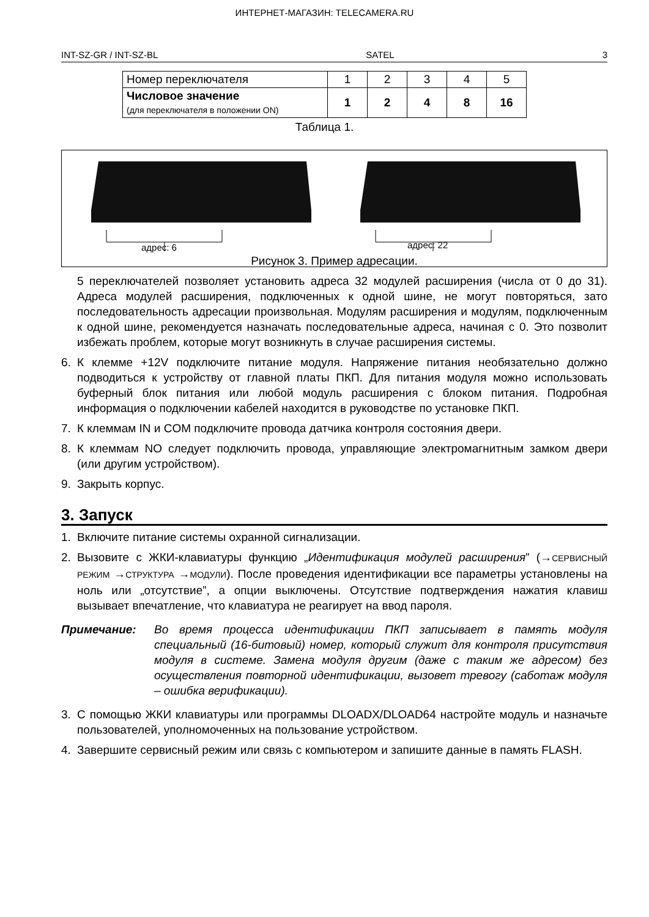ИНТЕРНЕТ-МАГАЗИН: TELECAMERA.RU
INT-SZ-GR / INT-SZ-BL SATEL 3
| Номер переключателя | 1 | 2 | 3 | 4 | 5 |
| Числовое значение (для переключателя в положении ON) | 1 | 2 | 4 | 8 | 16 |
Таблица 1.
адрес: 6 адрес: 22
Рисунок 3. Пример адресации.
5 переключателей позволяет установить адреса 32 модулей расширения (числа от 0 до 31). Адреса модулей расширения, подключенных к одной шине, не могут повторяться, зато последовательность адресации произвольная. Модулям расширения и модулям, подключенным к одной шине, рекомендуется назначать последовательные адреса, начиная с 0. Это позволит избежать проблем, которые могут возникнуть в случае расширения системы.
6. К клемме +12V подключите питание модуля. Напряжение питания необязательно должно подводиться к устройству от главной платы ПКП. Для питания модуля можно использовать буферный блок питания или любой модуль расширения с блоком питания. Подробная информация о подключении кабелей находится в руководстве по установке ПКП.
7. К клеммам IN и COM подключите провода датчика контроля состояния двери.
8. К клеммам NO следует подключить провода, управляющие электромагнитным замком двери (или другим устройством).
9. Закрыть корпус.
3. Запуск
1. Включите питание системы охранной сигнализации.
2. Вызовите с ЖКИ-клавиатуры функцию „Идентификация модулей расширения” (→СЕРВИСНЫЙ РЕЖИМ →СТРУКТУРА →МОДУЛИ). После проведения идентификации все параметры установлены на ноль или „отсутствие”, а опции выключены. Отсутствие подтверждения нажатия клавиш вызывает впечатление, что клавиатура не реагирует на ввод пароля.
Примечание: Во время процесса идентификации ПКП записывает в память модуля специальный (16-битовый) номер, который служит для контроля присутствия модуля в системе. Замена модуля другим (даже с таким же адресом) без осуществления повторной идентификации, вызовет тревогу (саботаж модуля – ошибка верификации).
3. С помощью ЖКИ клавиатуры или программы DLOADX/DLOAD64 настройте модуль и назначьте пользователей, уполномоченных на пользование устройством.
4. Завершите сервисный режим или связь с компьютером и запишите данные в память FLASH.